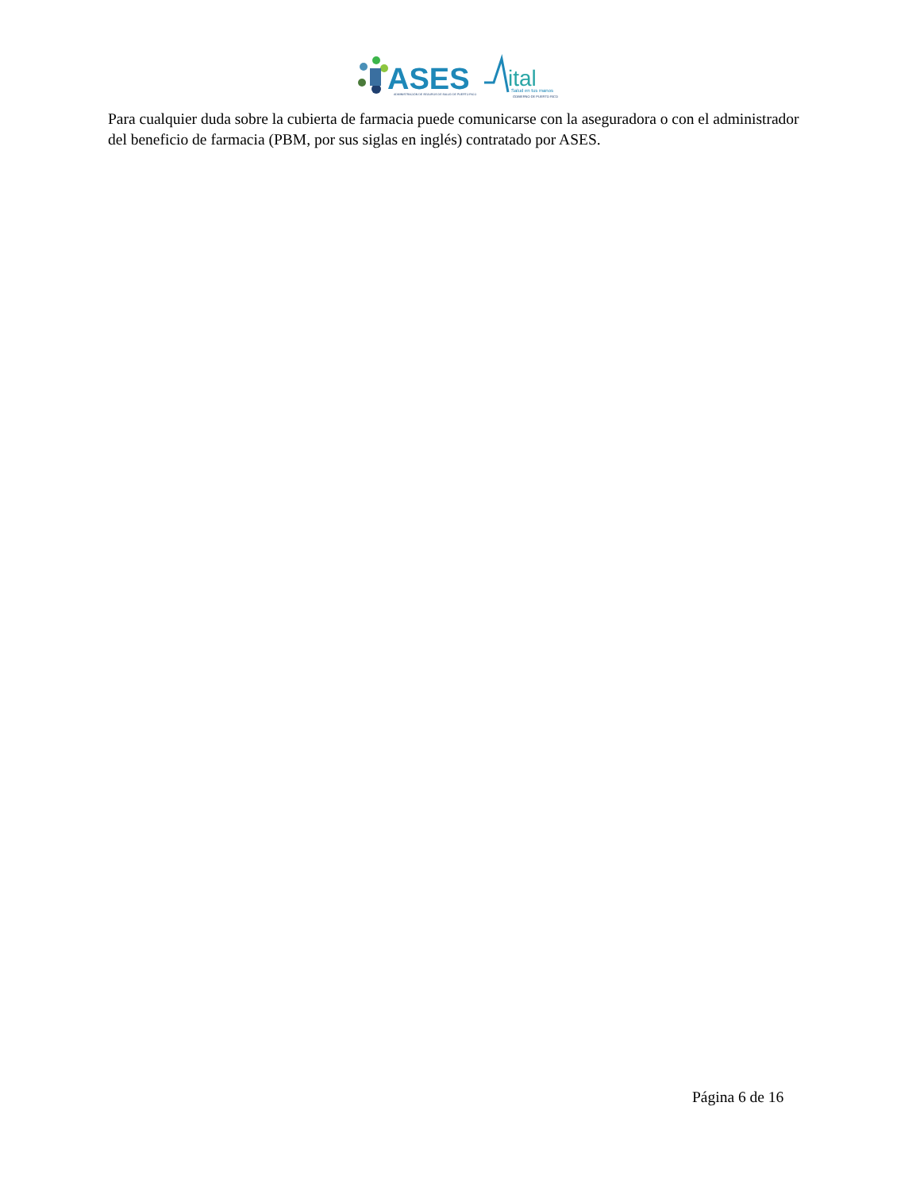ASES
ADMINISTRACIÓN DE SEGUROS DE SALUD DE PUERTO RICO
ital
Salud en tus manos
GOBIERNO DE PUERTO RICO
Para cualquier duda sobre la cubierta de farmacia puede comunicarse con la aseguradora o con el administrador del beneficio de farmacia (PBM, por sus siglas en inglés) contratado por ASES.
Página 6 de 16